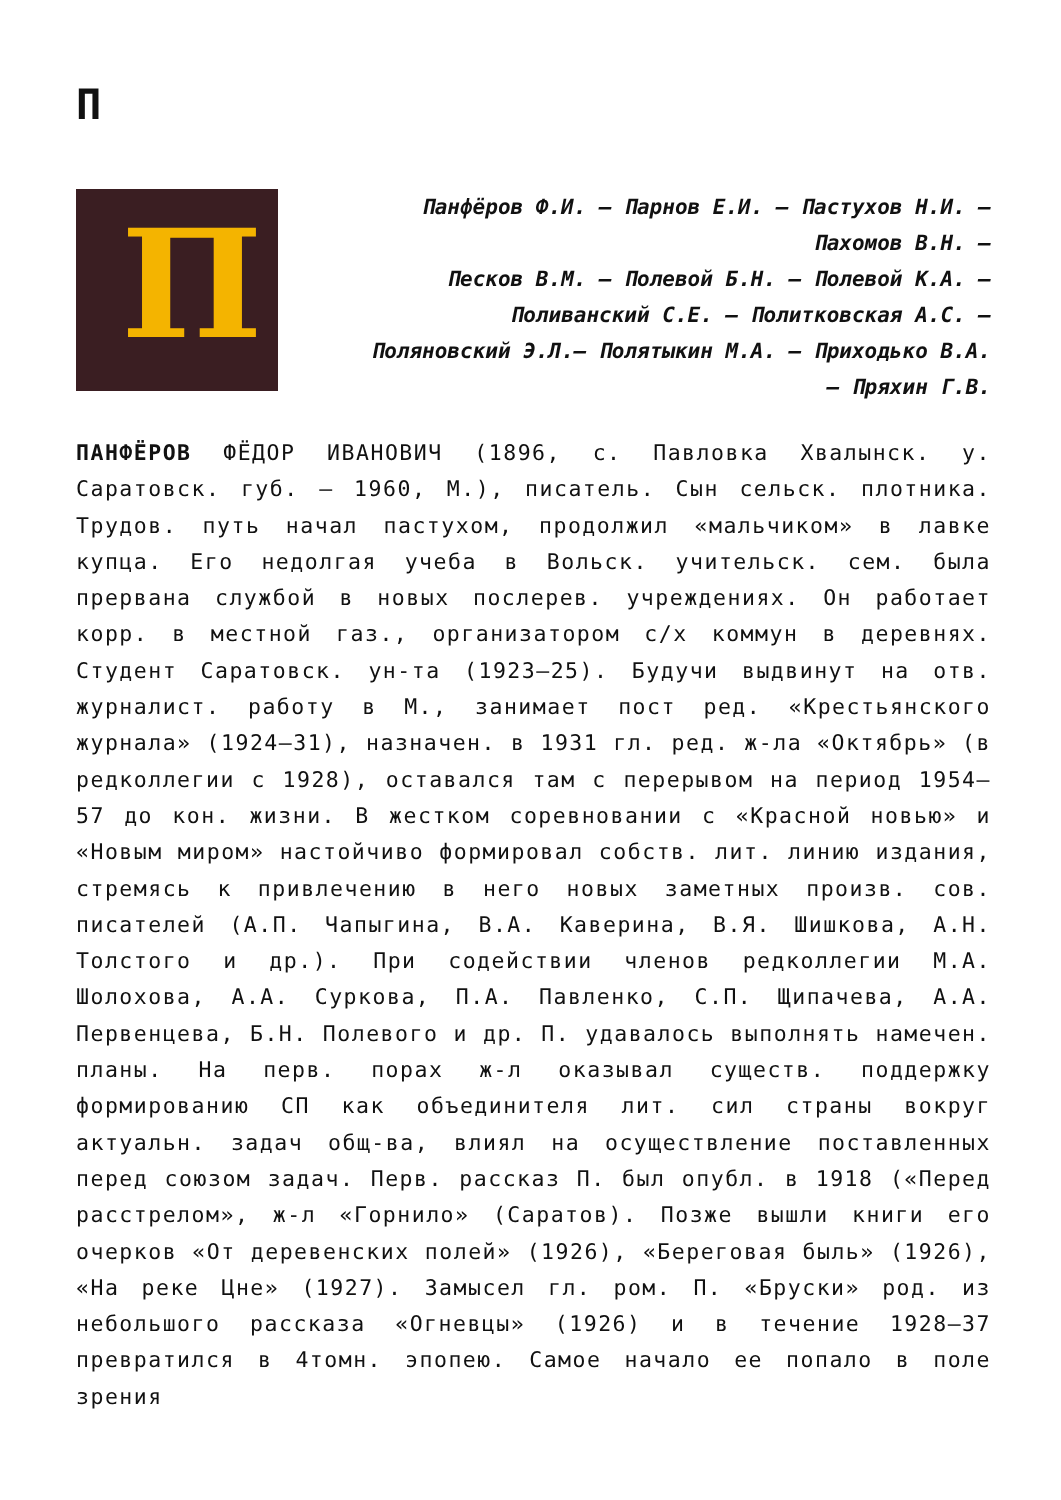П
П
Панфёров Ф.И. – Парнов Е.И. – Пастухов Н.И. – Пахомов В.Н. –
Песков В.М. – Полевой Б.Н. – Полевой К.А. – Поливанский С.Е. – Политковская А.С. – Поляновский Э.Л.– Полятыкин М.А. – Приходько В.А. – Пряхин Г.В.
ПАНФЁРОВ ФЁДОР ИВАНОВИЧ (1896, с. Павловка Хвалынск. у. Саратовск. губ. – 1960, М.), писатель. Сын сельск. плотника. Трудов. путь начал пастухом, продолжил «мальчиком» в лавке купца. Его недолгая учеба в Вольск. учительск. сем. была прервана службой в новых послерев. учреждениях. Он работает корр. в местной газ., организатором с/х коммун в деревнях. Студент Саратовск. ун-та (1923–25). Будучи выдвинут на отв. журналист. работу в М., занимает пост ред. «Крестьянского журнала» (1924–31), назначен. в 1931 гл. ред. ж-ла «Октябрь» (в редколлегии с 1928), оставался там с перерывом на период 1954–57 до кон. жизни. В жестком соревновании с «Красной новью» и «Новым миром» настойчиво формировал собств. лит. линию издания, стремясь к привлечению в него новых заметных произв. сов. писателей (А.П. Чапыгина, В.А. Каверина, В.Я. Шишкова, А.Н. Толстого и др.). При содействии членов редколлегии М.А. Шолохова, А.А. Суркова, П.А. Павленко, С.П. Щипачева, А.А. Первенцева, Б.Н. Полевого и др. П. удавалось выполнять намечен. планы. На перв. порах ж-л оказывал существ. поддержку формированию СП как объединителя лит. сил страны вокруг актуальн. задач общ-ва, влиял на осуществление поставленных перед союзом задач. Перв. рассказ П. был опубл. в 1918 («Перед расстрелом», ж-л «Горнило» (Саратов). Позже вышли книги его очерков «От деревенских полей» (1926), «Береговая быль» (1926), «На реке Цне» (1927). Замысел гл. ром. П. «Бруски» род. из небольшого рассказа «Огневцы» (1926) и в течение 1928–37 превратился в 4томн. эпопею. Самое начало ее попало в поле зрения